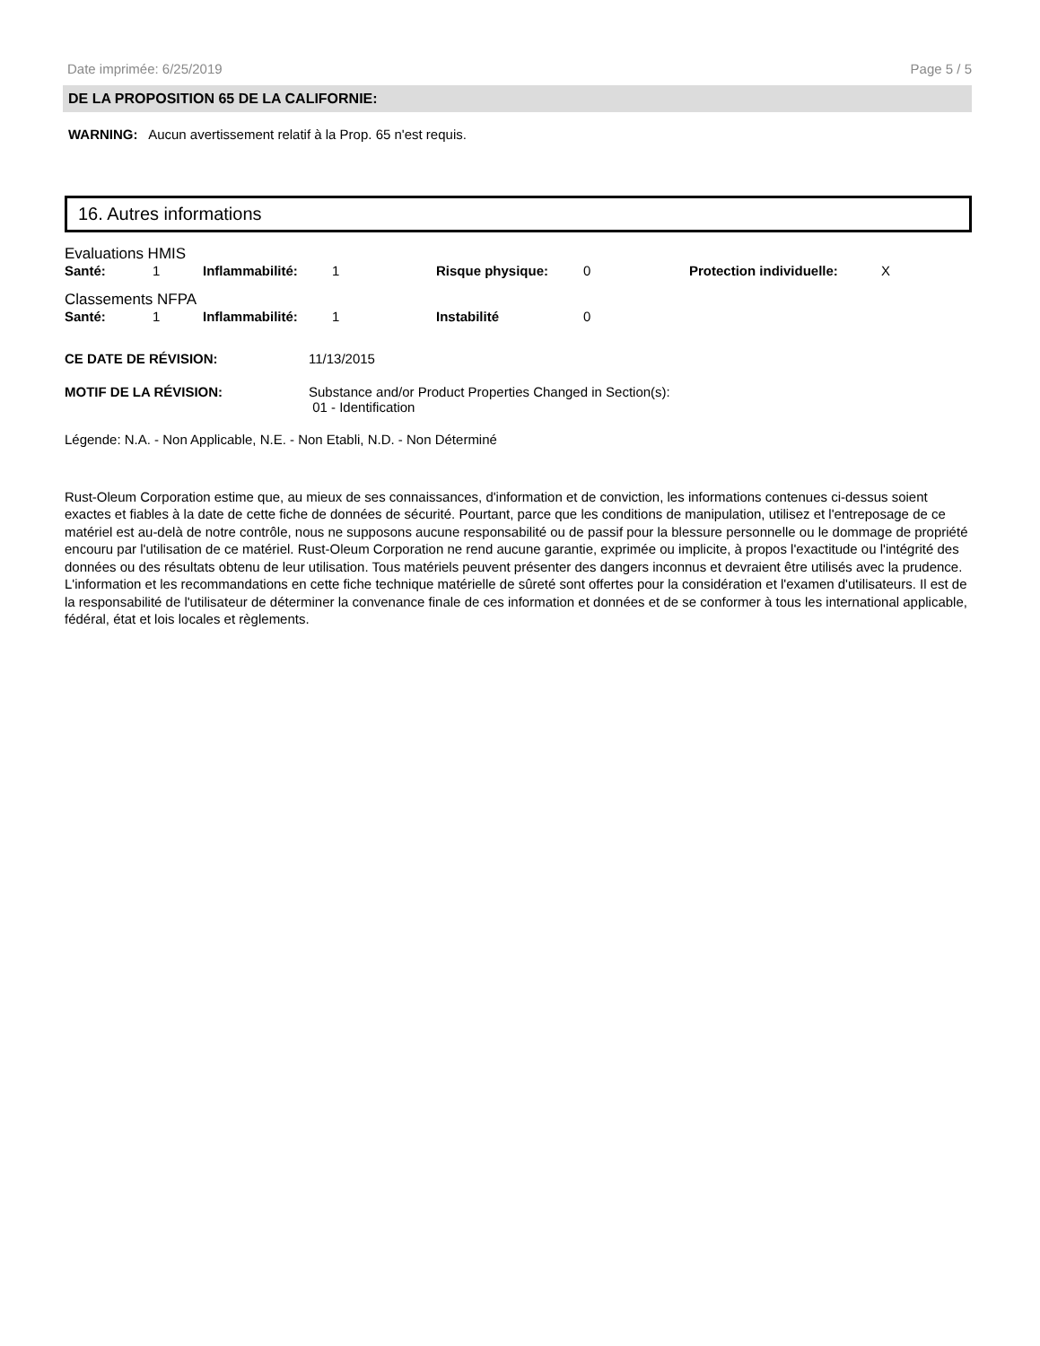Date imprimée: 6/25/2019 Page 5 / 5
DE LA PROPOSITION 65 DE LA CALIFORNIE:
WARNING: Aucun avertissement relatif à la Prop. 65 n'est requis.
16. Autres informations
Evaluations HMIS
Santé: 1 Inflammabilité: 1 Risque physique: 0 Protection individuelle: X
Classements NFPA
Santé: 1 Inflammabilité: 1 Instabilité 0
CE DATE DE RÉVISION: 11/13/2015
MOTIF DE LA RÉVISION: Substance and/or Product Properties Changed in Section(s):
01 - Identification
Légende: N.A. - Non Applicable, N.E. - Non Etabli, N.D. - Non Déterminé
Rust-Oleum Corporation estime que, au mieux de ses connaissances, d'information et de conviction, les informations contenues ci-dessus soient exactes et fiables à la date de cette fiche de données de sécurité. Pourtant, parce que les conditions de manipulation, utilisez et l'entreposage de ce matériel est au-delà de notre contrôle, nous ne supposons aucune responsabilité ou de passif pour la blessure personnelle ou le dommage de propriété encouru par l'utilisation de ce matériel. Rust-Oleum Corporation ne rend aucune garantie, exprimée ou implicite, à propos l'exactitude ou l'intégrité des données ou des résultats obtenu de leur utilisation. Tous matériels peuvent présenter des dangers inconnus et devraient être utilisés avec la prudence. L'information et les recommandations en cette fiche technique matérielle de sûreté sont offertes pour la considération et l'examen d'utilisateurs. Il est de la responsabilité de l'utilisateur de déterminer la convenance finale de ces information et données et de se conformer à tous les international applicable, fédéral, état et lois locales et règlements.